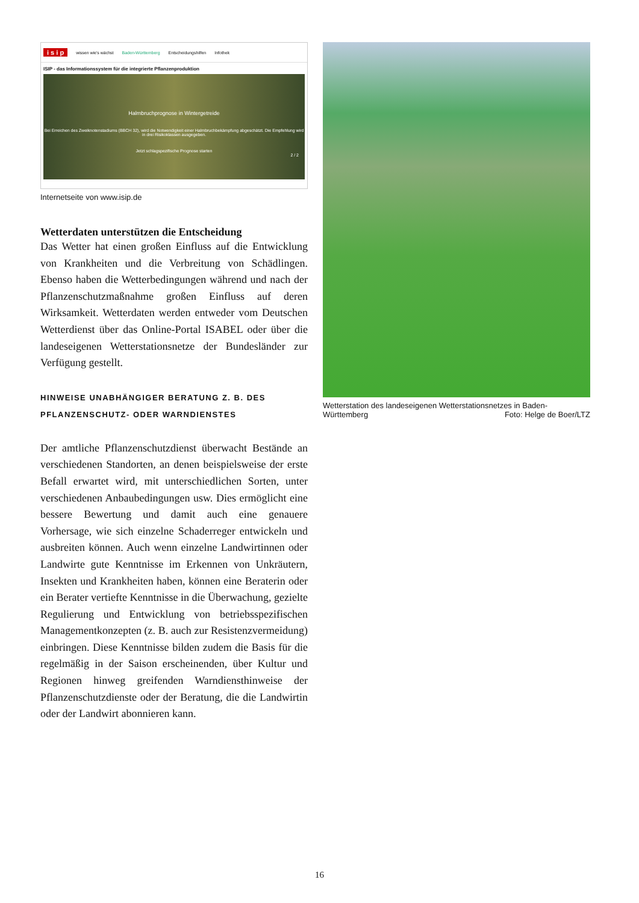i s i p wissen wie's wächst Baden-Württemberg Entscheidungshilfen Infothek
ISIP - das Informationssystem für die integrierte Pflanzenproduktion
Halmbruchprognose in Wintergetreide
Bei Erreichen des Zweiknotenstadiums (BBCH 32), wird die Notwendigkeit einer Halmbruchbekämpfung abgeschätzt. Die Empfehlung wird in drei Risikoklassen ausgegeben.
Jetzt schlagspezifische Prognose starten
2 / 2
Internetseite von www.isip.de
Wetterdaten unterstützen die Entscheidung
Das Wetter hat einen großen Einfluss auf die Entwicklung von Krankheiten und die Verbreitung von Schädlingen. Ebenso haben die Wetterbedingungen während und nach der Pflanzenschutzmaßnahme großen Einfluss auf deren Wirksamkeit. Wetterdaten werden entweder vom Deutschen Wetterdienst über das Online-Portal ISABEL oder über die landeseigenen Wetterstationsnetze der Bundesländer zur Verfügung gestellt.
HINWEISE UNABHÄNGIGER BERATUNG Z. B. DES PFLANZENSCHUTZ- ODER WARNDIENSTES
Der amtliche Pflanzenschutzdienst überwacht Bestände an verschiedenen Standorten, an denen beispielsweise der erste Befall erwartet wird, mit unterschiedlichen Sorten, unter verschiedenen Anbaubedingungen usw. Dies ermöglicht eine bessere Bewertung und damit auch eine genauere Vorhersage, wie sich einzelne Schaderreger entwickeln und ausbreiten können. Auch wenn einzelne Landwirtinnen oder Landwirte gute Kenntnisse im Erkennen von Unkräutern, Insekten und Krankheiten haben, können eine Beraterin oder ein Berater vertiefte Kenntnisse in die Überwachung, gezielte Regulierung und Entwicklung von betriebsspezifischen Managementkonzepten (z. B. auch zur Resistenzvermeidung) einbringen. Diese Kenntnisse bilden zudem die Basis für die regelmäßig in der Saison erscheinenden, über Kultur und Regionen hinweg greifenden Warndiensthinweise der Pflanzenschutzdienste oder der Beratung, die die Landwirtin oder der Landwirt abonnieren kann.
Wetterstation des landeseigenen Wetterstationsnetzes in Baden-Württemberg Foto: Helge de Boer/LTZ
16